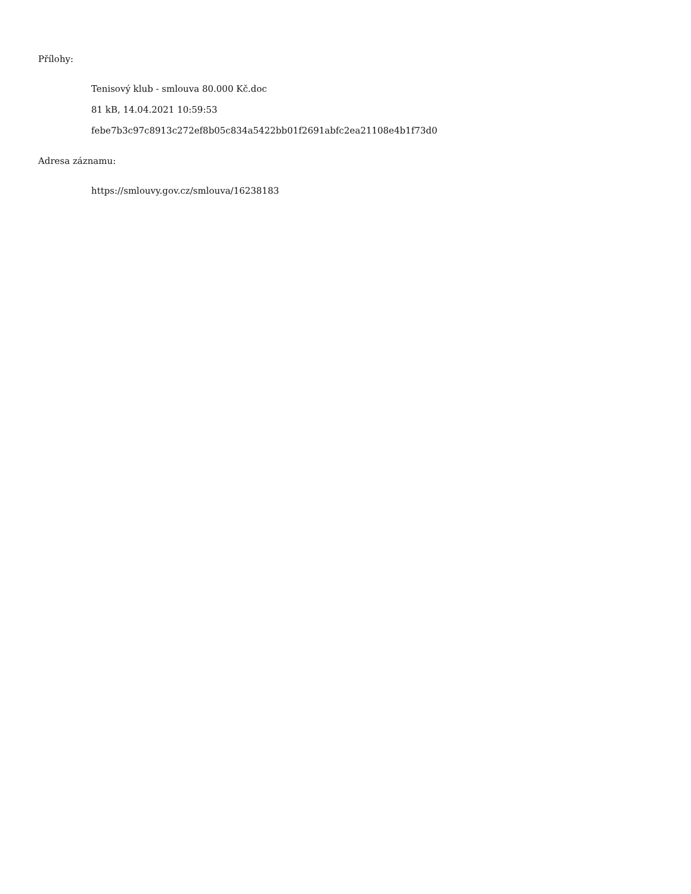Přílohy:
Tenisový klub - smlouva 80.000 Kč.doc
81 kB, 14.04.2021 10:59:53
febe7b3c97c8913c272ef8b05c834a5422bb01f2691abfc2ea21108e4b1f73d0
Adresa záznamu:
https://smlouvy.gov.cz/smlouva/16238183